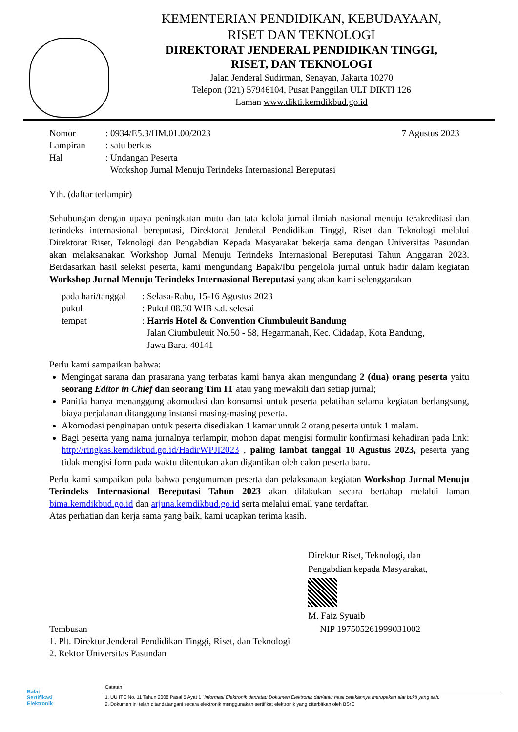KEMENTERIAN PENDIDIKAN, KEBUDAYAAN,
RISET DAN TEKNOLOGI
DIREKTORAT JENDERAL PENDIDIKAN TINGGI,
RISET, DAN TEKNOLOGI
Jalan Jenderal Sudirman, Senayan, Jakarta 10270
Telepon (021) 57946104, Pusat Panggilan ULT DIKTI 126
Laman www.dikti.kemdikbud.go.id
| Nomor | : 0934/E5.3/HM.01.00/2023 | 7 Agustus 2023 |
| Lampiran | : satu berkas | |
| Hal | : Undangan Peserta Workshop Jurnal Menuju Terindeks Internasional Bereputasi | |
Yth. (daftar terlampir)
Sehubungan dengan upaya peningkatan mutu dan tata kelola jurnal ilmiah nasional menuju terakreditasi dan terindeks internasional bereputasi, Direktorat Jenderal Pendidikan Tinggi, Riset dan Teknologi melalui Direktorat Riset, Teknologi dan Pengabdian Kepada Masyarakat bekerja sama dengan Universitas Pasundan akan melaksanakan Workshop Jurnal Menuju Terindeks Internasional Bereputasi Tahun Anggaran 2023. Berdasarkan hasil seleksi peserta, kami mengundang Bapak/Ibu pengelola jurnal untuk hadir dalam kegiatan Workshop Jurnal Menuju Terindeks Internasional Bereputasi yang akan kami selenggarakan
| pada hari/tanggal | : Selasa-Rabu, 15-16 Agustus 2023 |
| pukul | : Pukul 08.30 WIB s.d. selesai |
| tempat | : Harris Hotel & Convention Ciumbuleuit Bandung Jalan Ciumbuleuit No.50 - 58, Hegarmanah, Kec. Cidadap, Kota Bandung, Jawa Barat 40141 |
Perlu kami sampaikan bahwa:
Mengingat sarana dan prasarana yang terbatas kami hanya akan mengundang 2 (dua) orang peserta yaitu seorang Editor in Chief dan seorang Tim IT atau yang mewakili dari setiap jurnal;
Panitia hanya menanggung akomodasi dan konsumsi untuk peserta pelatihan selama kegiatan berlangsung, biaya perjalanan ditanggung instansi masing-masing peserta.
Akomodasi penginapan untuk peserta disediakan 1 kamar untuk 2 orang peserta untuk 1 malam.
Bagi peserta yang nama jurnalnya terlampir, mohon dapat mengisi formulir konfirmasi kehadiran pada link: http://ringkas.kemdikbud.go.id/HadirWPJI2023 , paling lambat tanggal 10 Agustus 2023, peserta yang tidak mengisi form pada waktu ditentukan akan digantikan oleh calon peserta baru.
Perlu kami sampaikan pula bahwa pengumuman peserta dan pelaksanaan kegiatan Workshop Jurnal Menuju Terindeks Internasional Bereputasi Tahun 2023 akan dilakukan secara bertahap melalui laman bima.kemdikbud.go.id dan arjuna.kemdikbud.go.id serta melalui email yang terdaftar.
Atas perhatian dan kerja sama yang baik, kami ucapkan terima kasih.
Direktur Riset, Teknologi, dan
Pengabdian kepada Masyarakat,
M. Faiz Syuaib
Tembusan NIP 197505261999031002
1. Plt. Direktur Jenderal Pendidikan Tinggi, Riset, dan Teknologi
2. Rektor Universitas Pasundan
Balai
Sertifikasi
Elektronik
Catatan :
1. UU ITE No. 11 Tahun 2008 Pasal 5 Ayat 1 "Informasi Elektronik dan/atau Dokumen Elektronik dan/atau hasil cetakannya merupakan alat bukti yang sah."
2. Dokumen ini telah ditandatangani secara elektronik menggunakan sertifikat elektronik yang diterbitkan oleh BSrE